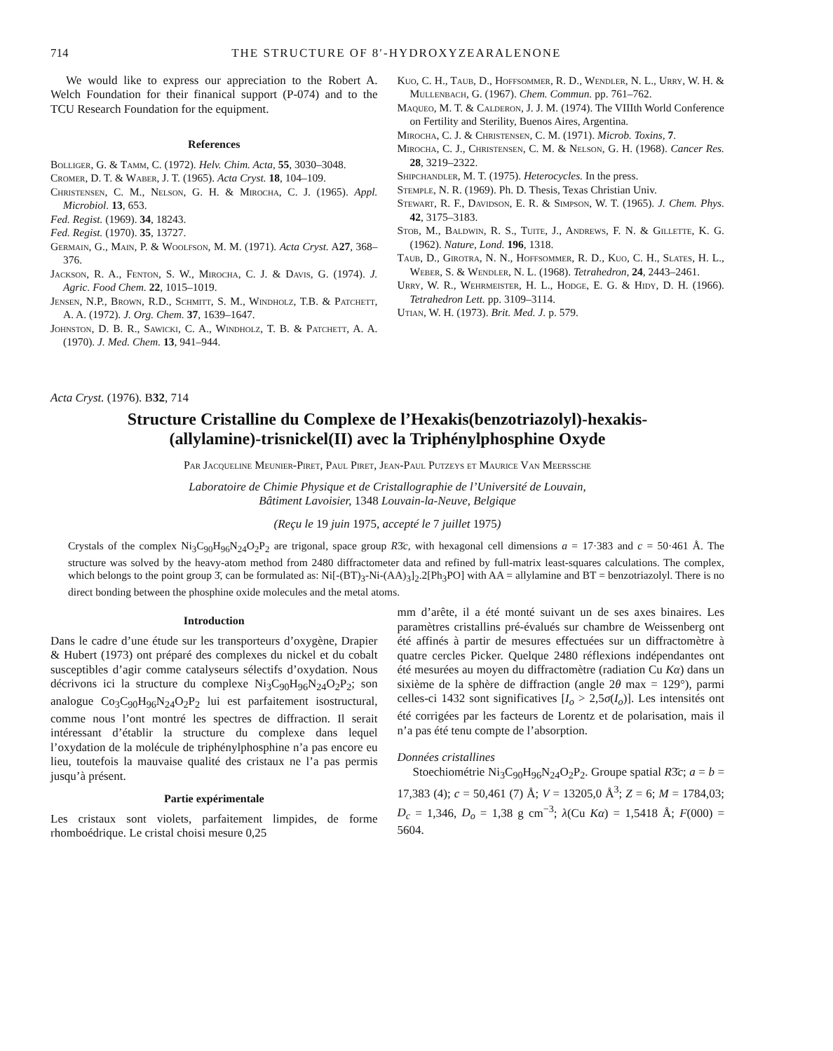714 THE STRUCTURE OF 8′-HYDROXYZEARALENONE
We would like to express our appreciation to the Robert A. Welch Foundation for their finanical support (P-074) and to the TCU Research Foundation for the equipment.
References
Bolliger, G. & Tamm, C. (1972). Helv. Chim. Acta, 55, 3030–3048.
Cromer, D. T. & Waber, J. T. (1965). Acta Cryst. 18, 104–109.
Christensen, C. M., Nelson, G. H. & Mirocha, C. J. (1965). Appl. Microbiol. 13, 653.
Fed. Regist. (1969). 34, 18243.
Fed. Regist. (1970). 35, 13727.
Germain, G., Main, P. & Woolfson, M. M. (1971). Acta Cryst. A27, 368–376.
Jackson, R. A., Fenton, S. W., Mirocha, C. J. & Davis, G. (1974). J. Agric. Food Chem. 22, 1015–1019.
Jensen, N.P., Brown, R.D., Schmitt, S. M., Windholz, T.B. & Patchett, A. A. (1972). J. Org. Chem. 37, 1639–1647.
Johnston, D. B. R., Sawicki, C. A., Windholz, T. B. & Patchett, A. A. (1970). J. Med. Chem. 13, 941–944.
Kuo, C. H., Taub, D., Hoffsommer, R. D., Wendler, N. L., Urry, W. H. & Mullenbach, G. (1967). Chem. Commun. pp. 761–762.
Maqueo, M. T. & Calderon, J. J. M. (1974). The VIIIth World Conference on Fertility and Sterility, Buenos Aires, Argentina.
Mirocha, C. J. & Christensen, C. M. (1971). Microb. Toxins, 7.
Mirocha, C. J., Christensen, C. M. & Nelson, G. H. (1968). Cancer Res. 28, 3219–2322.
Shipchandler, M. T. (1975). Heterocycles. In the press.
Stemple, N. R. (1969). Ph. D. Thesis, Texas Christian Univ.
Stewart, R. F., Davidson, E. R. & Simpson, W. T. (1965). J. Chem. Phys. 42, 3175–3183.
Stob, M., Baldwin, R. S., Tuite, J., Andrews, F. N. & Gillette, K. G. (1962). Nature, Lond. 196, 1318.
Taub, D., Girotra, N. N., Hoffsommer, R. D., Kuo, C. H., Slates, H. L., Weber, S. & Wendler, N. L. (1968). Tetrahedron, 24, 2443–2461.
Urry, W. R., Wehrmeister, H. L., Hodge, E. G. & Hidy, D. H. (1966). Tetrahedron Lett. pp. 3109–3114.
Utian, W. H. (1973). Brit. Med. J. p. 579.
Acta Cryst. (1976). B32, 714
Structure Cristalline du Complexe de l’Hexakis(benzotriazolyl)-hexakis-
(allylamine)-trisnickel(II) avec la Triphénylphosphine Oxyde
Par Jacqueline Meunier-Piret, Paul Piret, Jean-Paul Putzeys et Maurice Van Meerssche
Laboratoire de Chimie Physique et de Cristallographie de l’Université de Louvain,
Bâtiment Lavoisier, 1348 Louvain-la-Neuve, Belgique
(Reçu le 19 juin 1975, accepté le 7 juillet 1975)
Crystals of the complex Ni<sub>3</sub>C<sub>90</sub>H<sub>96</sub>N<sub>24</sub>O<sub>2</sub>P<sub>2</sub> are trigonal, space group R3̄c, with hexagonal cell dimensions a = 17·383 and c = 50·461 Å. The structure was solved by the heavy-atom method from 2480 diffractometer data and refined by full-matrix least-squares calculations. The complex, which belongs to the point group 3̄, can be formulated as: Ni[-(BT)<sub>3</sub>-Ni-(AA)<sub>3</sub>]<sub>2</sub>.2[Ph<sub>3</sub>PO] with AA = allylamine and BT = benzotriazolyl. There is no direct bonding between the phosphine oxide molecules and the metal atoms.
Introduction
Dans le cadre d’une étude sur les transporteurs d’oxygène, Drapier & Hubert (1973) ont préparé des complexes du nickel et du cobalt susceptibles d’agir comme catalyseurs sélectifs d’oxydation. Nous décrivons ici la structure du complexe Ni<sub>3</sub>C<sub>90</sub>H<sub>96</sub>N<sub>24</sub>O<sub>2</sub>P<sub>2</sub>; son analogue Co<sub>3</sub>C<sub>90</sub>H<sub>96</sub>N<sub>24</sub>O<sub>2</sub>P<sub>2</sub> lui est parfaitement isostructural, comme nous l’ont montré les spectres de diffraction. Il serait intéressant d’établir la structure du complexe dans lequel l’oxydation de la molécule de triphénylphosphine n’a pas encore eu lieu, toutefois la mauvaise qualité des cristaux ne l’a pas permis jusqu’à présent.
Partie expérimentale
Les cristaux sont violets, parfaitement limpides, de forme rhomboédrique. Le cristal choisi mesure 0,25
mm d’arête, il a été monté suivant un de ses axes binaires. Les paramètres cristallins pré-évalués sur chambre de Weissenberg ont été affinés à partir de mesures effectuées sur un diffractomètre à quatre cercles Picker. Quelque 2480 réflexions indépendantes ont été mesurées au moyen du diffractomètre (radiation Cu Kα) dans un sixième de la sphère de diffraction (angle 2θ max = 129°), parmi celles-ci 1432 sont significatives [I<sub>o</sub> > 2,5σ(I<sub>o</sub>)]. Les intensités ont été corrigées par les facteurs de Lorentz et de polarisation, mais il n’a pas été tenu compte de l’absorption.
Données cristallines
Stoechiométrie Ni<sub>3</sub>C<sub>90</sub>H<sub>96</sub>N<sub>24</sub>O<sub>2</sub>P<sub>2</sub>. Groupe spatial R3̄c; a = b = 17,383 (4); c = 50,461 (7) Å; V = 13205,0 Å<sup>3</sup>; Z = 6; M = 1784,03; D<sub>c</sub> = 1,346, D<sub>o</sub> = 1,38 g cm<sup>−3</sup>; λ(Cu Kα) = 1,5418 Å; F(000) = 5604.